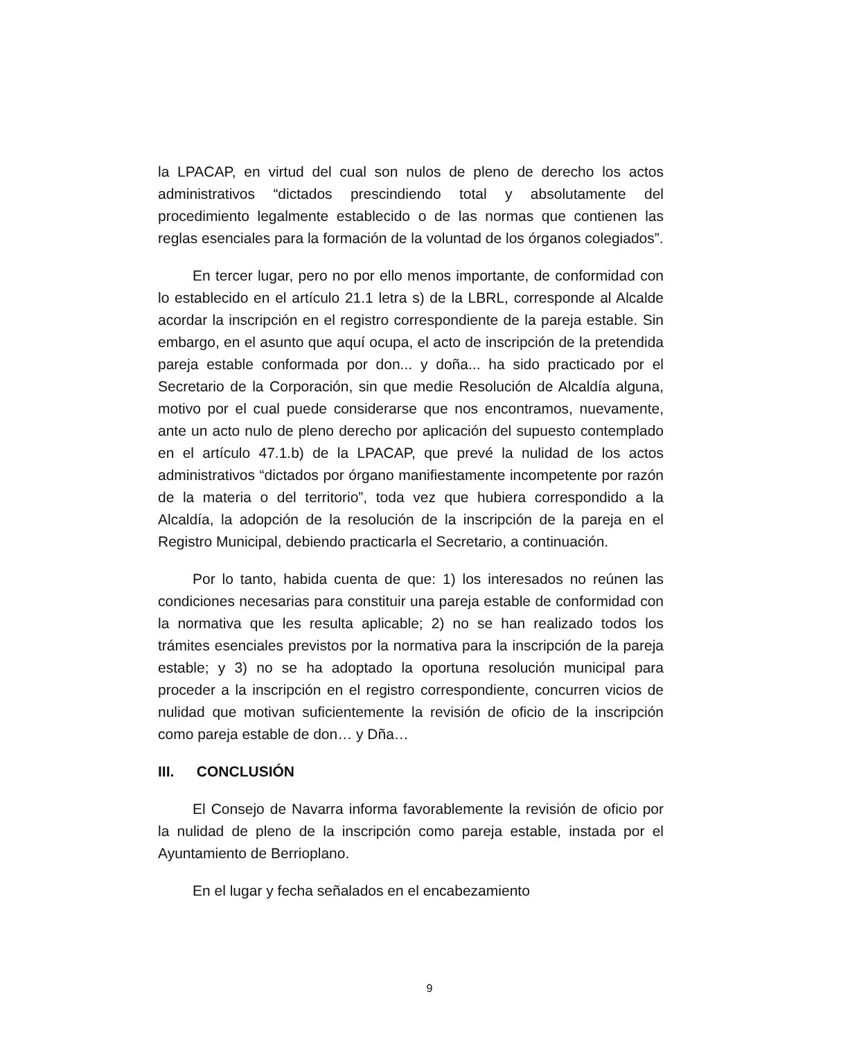la LPACAP, en virtud del cual son nulos de pleno de derecho los actos administrativos “dictados prescindiendo total y absolutamente del procedimiento legalmente establecido o de las normas que contienen las reglas esenciales para la formación de la voluntad de los órganos colegiados”.
En tercer lugar, pero no por ello menos importante, de conformidad con lo establecido en el artículo 21.1 letra s) de la LBRL, corresponde al Alcalde acordar la inscripción en el registro correspondiente de la pareja estable. Sin embargo, en el asunto que aquí ocupa, el acto de inscripción de la pretendida pareja estable conformada por don... y doña... ha sido practicado por el Secretario de la Corporación, sin que medie Resolución de Alcaldía alguna, motivo por el cual puede considerarse que nos encontramos, nuevamente, ante un acto nulo de pleno derecho por aplicación del supuesto contemplado en el artículo 47.1.b) de la LPACAP, que prevé la nulidad de los actos administrativos “dictados por órgano manifiestamente incompetente por razón de la materia o del territorio”, toda vez que hubiera correspondido a la Alcaldía, la adopción de la resolución de la inscripción de la pareja en el Registro Municipal, debiendo practicarla el Secretario, a continuación.
Por lo tanto, habida cuenta de que: 1) los interesados no reúnen las condiciones necesarias para constituir una pareja estable de conformidad con la normativa que les resulta aplicable; 2) no se han realizado todos los trámites esenciales previstos por la normativa para la inscripción de la pareja estable; y 3) no se ha adoptado la oportuna resolución municipal para proceder a la inscripción en el registro correspondiente, concurren vicios de nulidad que motivan suficientemente la revisión de oficio de la inscripción como pareja estable de don… y Dña…
III. CONCLUSIÓN
El Consejo de Navarra informa favorablemente la revisión de oficio por la nulidad de pleno de la inscripción como pareja estable, instada por el Ayuntamiento de Berrioplano.
En el lugar y fecha señalados en el encabezamiento
9